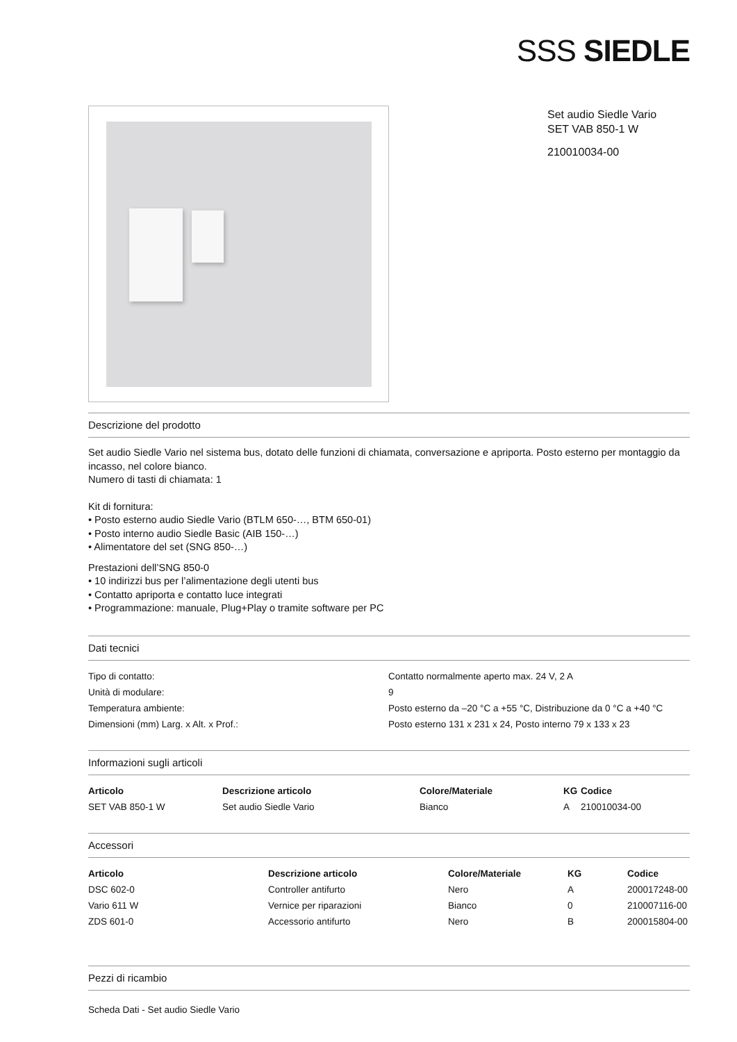SSS SIEDLE
Set audio Siedle Vario
SET VAB 850-1 W
210010034-00
Descrizione del prodotto
Set audio Siedle Vario nel sistema bus, dotato delle funzioni di chiamata, conversazione e apriporta. Posto esterno per montaggio da incasso, nel colore bianco.
Numero di tasti di chiamata: 1
Kit di fornitura:
• Posto esterno audio Siedle Vario (BTLM 650-…, BTM 650-01)
• Posto interno audio Siedle Basic (AIB 150-…)
• Alimentatore del set (SNG 850-…)
Prestazioni dell’SNG 850-0
• 10 indirizzi bus per l’alimentazione degli utenti bus
• Contatto apriporta e contatto luce integrati
• Programmazione: manuale, Plug+Play o tramite software per PC
Dati tecnici
| Tipo di contatto: | Contatto normalmente aperto max. 24 V, 2 A |
| Unità di modulare: | 9 |
| Temperatura ambiente: | Posto esterno da –20 °C a +55 °C, Distribuzione da 0 °C a +40 °C |
| Dimensioni (mm) Larg. x Alt. x Prof.: | Posto esterno 131 x 231 x 24, Posto interno 79 x 133 x 23 |
Informazioni sugli articoli
| Articolo | Descrizione articolo | Colore/Materiale | KG | Codice |
| --- | --- | --- | --- | --- |
| SET VAB 850-1 W | Set audio Siedle Vario | Bianco | A | 210010034-00 |
Accessori
| Articolo | Descrizione articolo | Colore/Materiale | KG | Codice |
| --- | --- | --- | --- | --- |
| DSC 602-0 | Controller antifurto | Nero | A | 200017248-00 |
| Vario 611 W | Vernice per riparazioni | Bianco | 0 | 210007116-00 |
| ZDS 601-0 | Accessorio antifurto | Nero | B | 200015804-00 |
Pezzi di ricambio
Scheda Dati - Set audio Siedle Vario